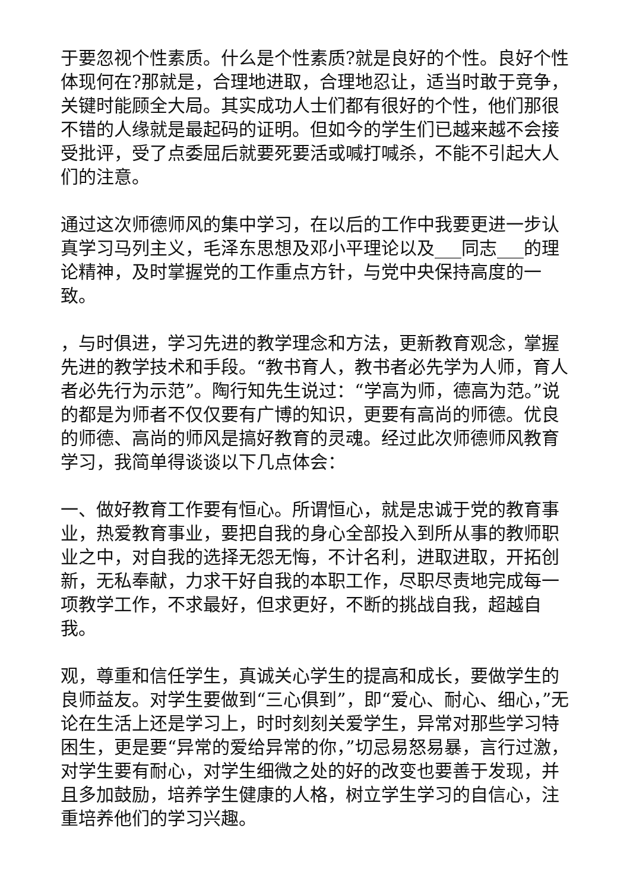于要忽视个性素质。什么是个性素质?就是良好的个性。良好个性体现何在?那就是，合理地进取，合理地忍让，适当时敢于竞争，关键时能顾全大局。其实成功人士们都有很好的个性，他们那很不错的人缘就是最起码的证明。但如今的学生们已越来越不会接受批评，受了点委屈后就要死要活或喊打喊杀，不能不引起大人们的注意。
通过这次师德师风的集中学习，在以后的工作中我要更进一步认真学习马列主义，毛泽东思想及邓小平理论以及___同志___的理论精神，及时掌握党的工作重点方针，与党中央保持高度的一致。
，与时俱进，学习先进的教学理念和方法，更新教育观念，掌握先进的教学技术和手段。“教书育人，教书者必先学为人师，育人者必先行为示范”。陶行知先生说过：“学高为师，德高为范。”说的都是为师者不仅仅要有广博的知识，更要有高尚的师德。优良的师德、高尚的师风是搞好教育的灵魂。经过此次师德师风教育学习，我简单得谈谈以下几点体会：
一、做好教育工作要有恒心。所谓恒心，就是忠诚于党的教育事业，热爱教育事业，要把自我的身心全部投入到所从事的教师职业之中，对自我的选择无怨无悔，不计名利，进取进取，开拓创新，无私奉献，力求干好自我的本职工作，尽职尽责地完成每一项教学工作，不求最好，但求更好，不断的挑战自我，超越自我。
观，尊重和信任学生，真诚关心学生的提高和成长，要做学生的良师益友。对学生要做到“三心俱到”，即“爱心、耐心、细心，”无论在生活上还是学习上，时时刻刻关爱学生，异常对那些学习特困生，更是要“异常的爱给异常的你，”切忌易怒易暴，言行过激，对学生要有耐心，对学生细微之处的好的改变也要善于发现，并且多加鼓励，培养学生健康的人格，树立学生学习的自信心，注重培养他们的学习兴趣。